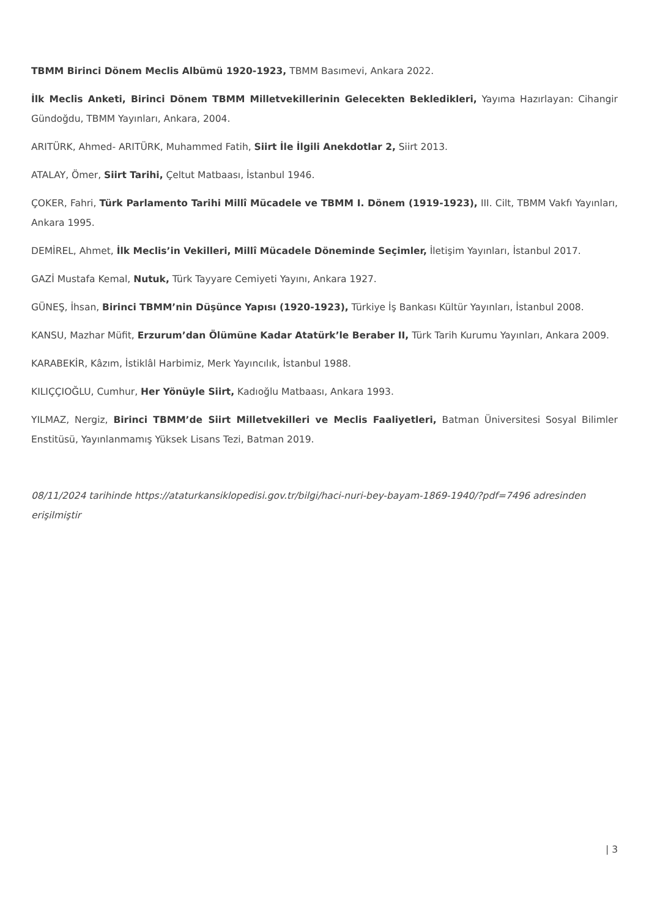TBMM Birinci Dönem Meclis Albümü 1920-1923, TBMM Basımevi, Ankara 2022.
İlk Meclis Anketi, Birinci Dönem TBMM Milletvekillerinin Gelecekten Bekledikleri, Yayıma Hazırlayan: Cihangir Gündoğdu, TBMM Yayınları, Ankara, 2004.
ARITÜRK, Ahmed- ARITÜRK, Muhammed Fatih, Siirt İle İlgili Anekdotlar 2, Siirt 2013.
ATALAY, Ömer, Siirt Tarihi, Çeltut Matbaası, İstanbul 1946.
ÇOKER, Fahri, Türk Parlamento Tarihi Millî Mücadele ve TBMM I. Dönem (1919-1923), III. Cilt, TBMM Vakfı Yayınları, Ankara 1995.
DEMİREL, Ahmet, İlk Meclis’in Vekilleri, Millî Mücadele Döneminde Seçimler, İletişim Yayınları, İstanbul 2017.
GAZİ Mustafa Kemal, Nutuk, Türk Tayyare Cemiyeti Yayını, Ankara 1927.
GÜNEŞ, İhsan, Birinci TBMM’nin Düşünce Yapısı (1920-1923), Türkiye İş Bankası Kültür Yayınları, İstanbul 2008.
KANSU, Mazhar Müfit, Erzurum’dan Ölümüne Kadar Atatürk’le Beraber II, Türk Tarih Kurumu Yayınları, Ankara 2009.
KARABEKİR, Kâzım, İstiklâl Harbimiz, Merk Yayıncılık, İstanbul 1988.
KILIÇÇIOĞLU, Cumhur, Her Yönüyle Siirt, Kadıoğlu Matbaası, Ankara 1993.
YILMAZ, Nergiz, Birinci TBMM’de Siirt Milletvekilleri ve Meclis Faaliyetleri, Batman Üniversitesi Sosyal Bilimler Enstitüsü, Yayınlanmamış Yüksek Lisans Tezi, Batman 2019.
08/11/2024 tarihinde https://ataturkansiklopedisi.gov.tr/bilgi/haci-nuri-bey-bayam-1869-1940/?pdf=7496 adresinden erişilmiştir
| 3